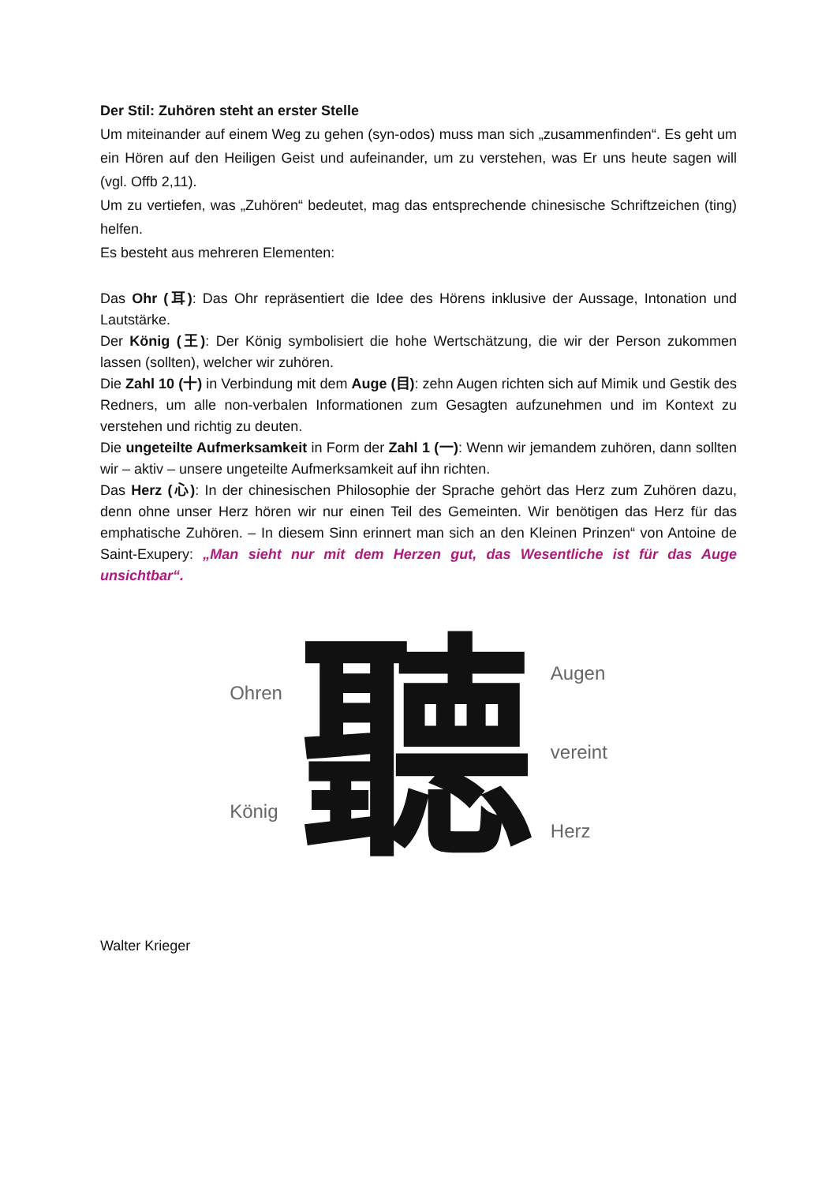Der Stil: Zuhören steht an erster Stelle
Um miteinander auf einem Weg zu gehen (syn-odos) muss man sich „zusammenfinden“. Es geht um ein Hören auf den Heiligen Geist und aufeinander, um zu verstehen, was Er uns heute sagen will (vgl. Offb 2,11).
Um zu vertiefen, was „Zuhören“ bedeutet, mag das entsprechende chinesische Schriftzeichen (ting) helfen.
Es besteht aus mehreren Elementen:
Das Ohr (耳): Das Ohr repräsentiert die Idee des Hörens inklusive der Aussage, Intonation und Lautstärke.
Der König (王): Der König symbolisiert die hohe Wertschätzung, die wir der Person zukommen lassen (sollten), welcher wir zuhören.
Die Zahl 10 (十) in Verbindung mit dem Auge (目): zehn Augen richten sich auf Mimik und Gestik des Redners, um alle non-verbalen Informationen zum Gesagten aufzunehmen und im Kontext zu verstehen und richtig zu deuten.
Die ungeteilte Aufmerksamkeit in Form der Zahl 1 (一): Wenn wir jemandem zuhören, dann sollten wir – aktiv – unsere ungeteilte Aufmerksamkeit auf ihn richten.
Das Herz (心): In der chinesischen Philosophie der Sprache gehört das Herz zum Zuhören dazu, denn ohne unser Herz hören wir nur einen Teil des Gemeinten. Wir benötigen das Herz für das emphatische Zuhören. – In diesem Sinn erinnert man sich an den Kleinen Prinzen“ von Antoine de Saint-Exupery: „Man sieht nur mit dem Herzen gut, das Wesentliche ist für das Auge unsichtbar“.
Ohren
König
聽
Augen
vereint
Herz
Walter Krieger